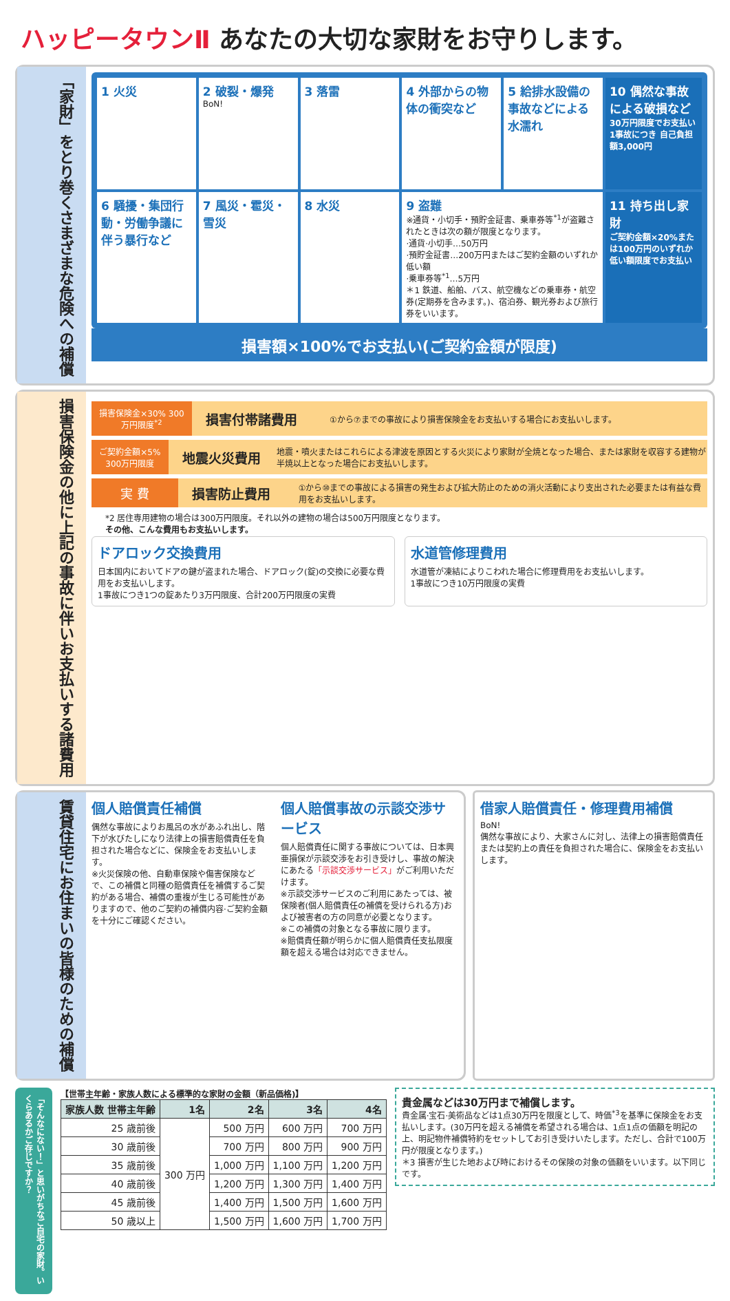ハッピータウンⅡ あなたの大切な家財をお守りします。
「家財」をとり巻くさまざまな危険への補償
1 火災
2 破裂・爆発
BoN!
3 落雷
4 外部からの物体の衝突など
5 給排水設備の事故などによる水濡れ
10 偶然な事故による破損など
30万円限度でお支払い 1事故につき 自己負担額3,000円
6 騒擾・集団行動・労働争議に伴う暴行など
7 風災・雹災・雪災
8 水災
9 盗難
※通貨・小切手・預貯金証書、乗車券等<sup>*1</sup>が盗難されたときは次の額が限度となります。
·通貨·小切手…50万円
·預貯金証書…200万円またはご契約金額のいずれか低い額
·乗車券等<sup>*1</sup>…5万円
＊1 鉄道、船舶、バス、航空機などの乗車券・航空券(定期券を含みます。)、宿泊券、観光券および旅行券をいいます。
11 持ち出し家財
ご契約金額×20%または100万円のいずれか低い額限度でお支払い
損害額×100%でお支払い(ご契約金額が限度)
損害保険金の他に上記の事故に伴いお支払いする諸費用
損害保険金×30% 300万円限度<sup>*2</sup>
損害付帯諸費用
①から⑦までの事故により損害保険金をお支払いする場合にお支払いします。
ご契約金額×5% 300万円限度
地震火災費用
地震・噴火またはこれらによる津波を原因とする火災により家財が全焼となった場合、または家財を収容する建物が半焼以上となった場合にお支払いします。
実 費
損害防止費用
①から⑩までの事故による損害の発生および拡大防止のための消火活動により支出された必要または有益な費用をお支払いします。
*2 居住専用建物の場合は300万円限度。それ以外の建物の場合は500万円限度となります。
その他、こんな費用もお支払いします。
ドアロック交換費用
日本国内においてドアの鍵が盗まれた場合、ドアロック(錠)の交換に必要な費用をお支払いします。
1事故につき1つの錠あたり3万円限度、合計200万円限度の実費
水道管修理費用
水道管が凍結によりこわれた場合に修理費用をお支払いします。
1事故につき10万円限度の実費
賃貸住宅にお住まいの皆様のための補償
個人賠償責任補償
偶然な事故によりお風呂の水があふれ出し、階下が水びたしになり法律上の損害賠償責任を負担された場合などに、保険金をお支払いします。
※火災保険の他、自動車保険や傷害保険などで、この補償と同種の賠償責任を補償するご契約がある場合、補償の重複が生じる可能性がありますので、他のご契約の補償内容·ご契約金額を十分にご確認ください。
個人賠償事故の示談交渉サービス
個人賠償責任に関する事故については、日本興亜損保が示談交渉をお引き受けし、事故の解決にあたる「示談交渉サービス」がご利用いただけます。
※示談交渉サービスのご利用にあたっては、被保険者(個人賠償責任の補償を受けられる方)および被害者の方の同意が必要となります。
※この補償の対象となる事故に限ります。
※賠償責任額が明らかに個人賠償責任支払限度額を超える場合は対応できません。
借家人賠償責任・修理費用補償
BoN!
偶然な事故により、大家さんに対し、法律上の損害賠償責任または契約上の責任を負担された場合に、保険金をお支払いします。
「そんなにない！」と思いがちなご自宅の家財。いくらあるかご存じですか？
【世帯主年齢・家族人数による標準的な家財の金額（新品価格)】
| 家族人数 世帯主年齢 | 1名 | 2名 | 3名 | 4名 |
| --- | --- | --- | --- | --- |
| 25 歳前後 | 300 万円 | 500 万円 | 600 万円 | 700 万円 |
| 30 歳前後 | | 700 万円 | 800 万円 | 900 万円 |
| 35 歳前後 | | 1,000 万円 | 1,100 万円 | 1,200 万円 |
| 40 歳前後 | | 1,200 万円 | 1,300 万円 | 1,400 万円 |
| 45 歳前後 | | 1,400 万円 | 1,500 万円 | 1,600 万円 |
| 50 歳以上 | | 1,500 万円 | 1,600 万円 | 1,700 万円 |
貴金属などは30万円まで補償します。
貴金属·宝石·美術品などは1点30万円を限度として、時価<sup>*3</sup>を基準に保険金をお支払いします。(30万円を超える補償を希望される場合は、1点1点の価額を明記の上、明記物件補償特約をセットしてお引き受けいたします。ただし、合計で100万円が限度となります。)
＊3 損害が生じた地および時におけるその保険の対象の価額をいいます。以下同じです。